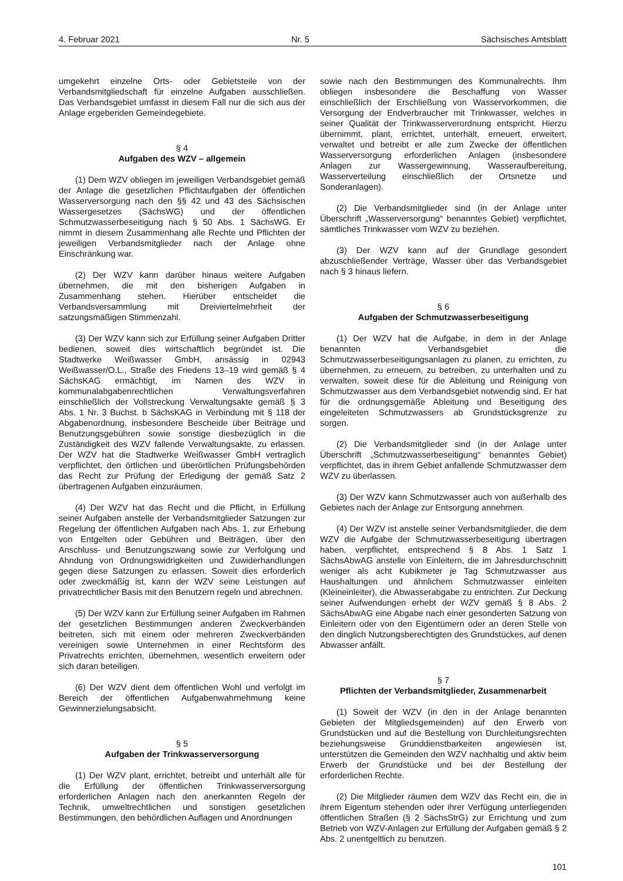4. Februar 2021 Nr. 5 Sächsisches Amtsblatt
umgekehrt einzelne Orts- oder Gebietsteile von der Verbandsmitgliedschaft für einzelne Aufgaben ausschließen. Das Verbandsgebiet umfasst in diesem Fall nur die sich aus der Anlage ergebenden Gemeindegebiete.
§ 4
Aufgaben des WZV – allgemein
(1) Dem WZV obliegen im jeweiligen Verbandsgebiet gemäß der Anlage die gesetzlichen Pflichtaufgaben der öffentlichen Wasserversorgung nach den §§ 42 und 43 des Sächsischen Wassergesetzes (SächsWG) und der öffentlichen Schmutzwasserbeseitigung nach § 50 Abs. 1 SächsWG. Er nimmt in diesem Zusammenhang alle Rechte und Pflichten der jeweiligen Verbandsmitglieder nach der Anlage ohne Einschränkung war.
(2) Der WZV kann darüber hinaus weitere Aufgaben übernehmen, die mit den bisherigen Aufgaben in Zusammenhang stehen. Hierüber entscheidet die Verbandsversammlung mit Dreiviertelmehrheit der satzungsmäßigen Stimmenzahl.
(3) Der WZV kann sich zur Erfüllung seiner Aufgaben Dritter bedienen, soweit dies wirtschaftlich begründet ist. Die Stadtwerke Weißwasser GmbH, ansässig in 02943 Weißwasser/O.L., Straße des Friedens 13–19 wird gemäß § 4 SächsKAG ermächtigt, im Namen des WZV in kommunalabgabenrechtlichen Verwaltungsverfahren einschließlich der Vollstreckung Verwaltungsakte gemäß § 3 Abs. 1 Nr. 3 Buchst. b SächsKAG in Verbindung mit § 118 der Abgabenordnung, insbesondere Bescheide über Beiträge und Benutzungsgebühren sowie sonstige diesbezüglich in die Zuständigkeit des WZV fallende Verwaltungsakte, zu erlassen. Der WZV hat die Stadtwerke Weißwasser GmbH vertraglich verpflichtet, den örtlichen und überörtlichen Prüfungsbehörden das Recht zur Prüfung der Erledigung der gemäß Satz 2 übertragenen Aufgaben einzuräumen.
(4) Der WZV hat das Recht und die Pflicht, in Erfüllung seiner Aufgaben anstelle der Verbandsmitglieder Satzungen zur Regelung der öffentlichen Aufgaben nach Abs. 1, zur Erhebung von Entgelten oder Gebühren und Beiträgen, über den Anschluss- und Benutzungszwang sowie zur Verfolgung und Ahndung von Ordnungswidrigkeiten und Zuwiderhandlungen gegen diese Satzungen zu erlassen. Soweit dies erforderlich oder zweckmäßig ist, kann der WZV seine Leistungen auf privatrechtlicher Basis mit den Benutzern regeln und abrechnen.
(5) Der WZV kann zur Erfüllung seiner Aufgaben im Rahmen der gesetzlichen Bestimmungen anderen Zweckverbänden beitreten, sich mit einem oder mehreren Zweckverbänden vereinigen sowie Unternehmen in einer Rechtsform des Privatrechts errichten, übernehmen, wesentlich erweitern oder sich daran beteiligen.
(6) Der WZV dient dem öffentlichen Wohl und verfolgt im Bereich der öffentlichen Aufgabenwahrnehmung keine Gewinnerzielungsabsicht.
§ 5
Aufgaben der Trinkwasserversorgung
(1) Der WZV plant, errichtet, betreibt und unterhält alle für die Erfüllung der öffentlichen Trinkwasserversorgung erforderlichen Anlagen nach den anerkannten Regeln der Technik, umweltrechtlichen und sonstigen gesetzlichen Bestimmungen, den behördlichen Auflagen und Anordnungen
sowie nach den Bestimmungen des Kommunalrechts. Ihm obliegen insbesondere die Beschaffung von Wasser einschließlich der Erschließung von Wasservorkommen, die Versorgung der Endverbraucher mit Trinkwasser, welches in seiner Qualität der Trinkwasserverordnung entspricht. Hierzu übernimmt, plant, errichtet, unterhält, erneuert, erweitert, verwaltet und betreibt er alle zum Zwecke der öffentlichen Wasserversorgung erforderlichen Anlagen (insbesondere Anlagen zur Wassergewinnung, Wasseraufbereitung, Wasserverteilung einschließlich der Ortsnetze und Sonderanlagen).
(2) Die Verbandsmitglieder sind (in der Anlage unter Überschrift „Wasserversorgung“ benanntes Gebiet) verpflichtet, sämtliches Trinkwasser vom WZV zu beziehen.
(3) Der WZV kann auf der Grundlage gesondert abzuschließender Verträge, Wasser über das Verbandsgebiet nach § 3 hinaus liefern.
§ 6
Aufgaben der Schmutzwasserbeseitigung
(1) Der WZV hat die Aufgabe, in dem in der Anlage benannten Verbandsgebiet die Schmutzwasserbeseitigungsanlagen zu planen, zu errichten, zu übernehmen, zu erneuern, zu betreiben, zu unterhalten und zu verwalten, soweit diese für die Ableitung und Reinigung von Schmutzwasser aus dem Verbandsgebiet notwendig sind. Er hat für die ordnungsgemäße Ableitung und Beseitigung des eingeleiteten Schmutzwassers ab Grundstücksgrenze zu sorgen.
(2) Die Verbandsmitglieder sind (in der Anlage unter Überschrift „Schmutzwasserbeseitigung“ benanntes Gebiet) verpflichtet, das in ihrem Gebiet anfallende Schmutzwasser dem WZV zu überlassen.
(3) Der WZV kann Schmutzwasser auch von außerhalb des Gebietes nach der Anlage zur Entsorgung annehmen.
(4) Der WZV ist anstelle seiner Verbandsmitglieder, die dem WZV die Aufgabe der Schmutzwasserbeseitigung übertragen haben, verpflichtet, entsprechend § 8 Abs. 1 Satz 1 SächsAbwAG anstelle von Einleitern, die im Jahresdurchschnitt weniger als acht Kubikmeter je Tag Schmutzwasser aus Haushaltungen und ähnlichem Schmutzwasser einleiten (Kleineinleiter), die Abwasserabgabe zu entrichten. Zur Deckung seiner Aufwendungen erhebt der WZV gemäß § 8 Abs. 2 SächsAbwAG eine Abgabe nach einer gesonderten Satzung von Einleitern oder von den Eigentümern oder an deren Stelle von den dinglich Nutzungsberechtigten des Grundstückes, auf denen Abwasser anfällt.
§ 7
Pflichten der Verbandsmitglieder, Zusammenarbeit
(1) Soweit der WZV (in den in der Anlage benannten Gebieten der Mitgliedsgemeinden) auf den Erwerb von Grundstücken und auf die Bestellung von Durchleitungsrechten beziehungsweise Grunddienstbarkeiten angewiesen ist, unterstützen die Gemeinden den WZV nachhaltig und aktiv beim Erwerb der Grundstücke und bei der Bestellung der erforderlichen Rechte.
(2) Die Mitglieder räumen dem WZV das Recht ein, die in ihrem Eigentum stehenden oder ihrer Verfügung unterliegenden öffentlichen Straßen (§ 2 SächsStrG) zur Errichtung und zum Betrieb von WZV-Anlagen zur Erfüllung der Aufgaben gemäß § 2 Abs. 2 unentgeltlich zu benutzen.
101